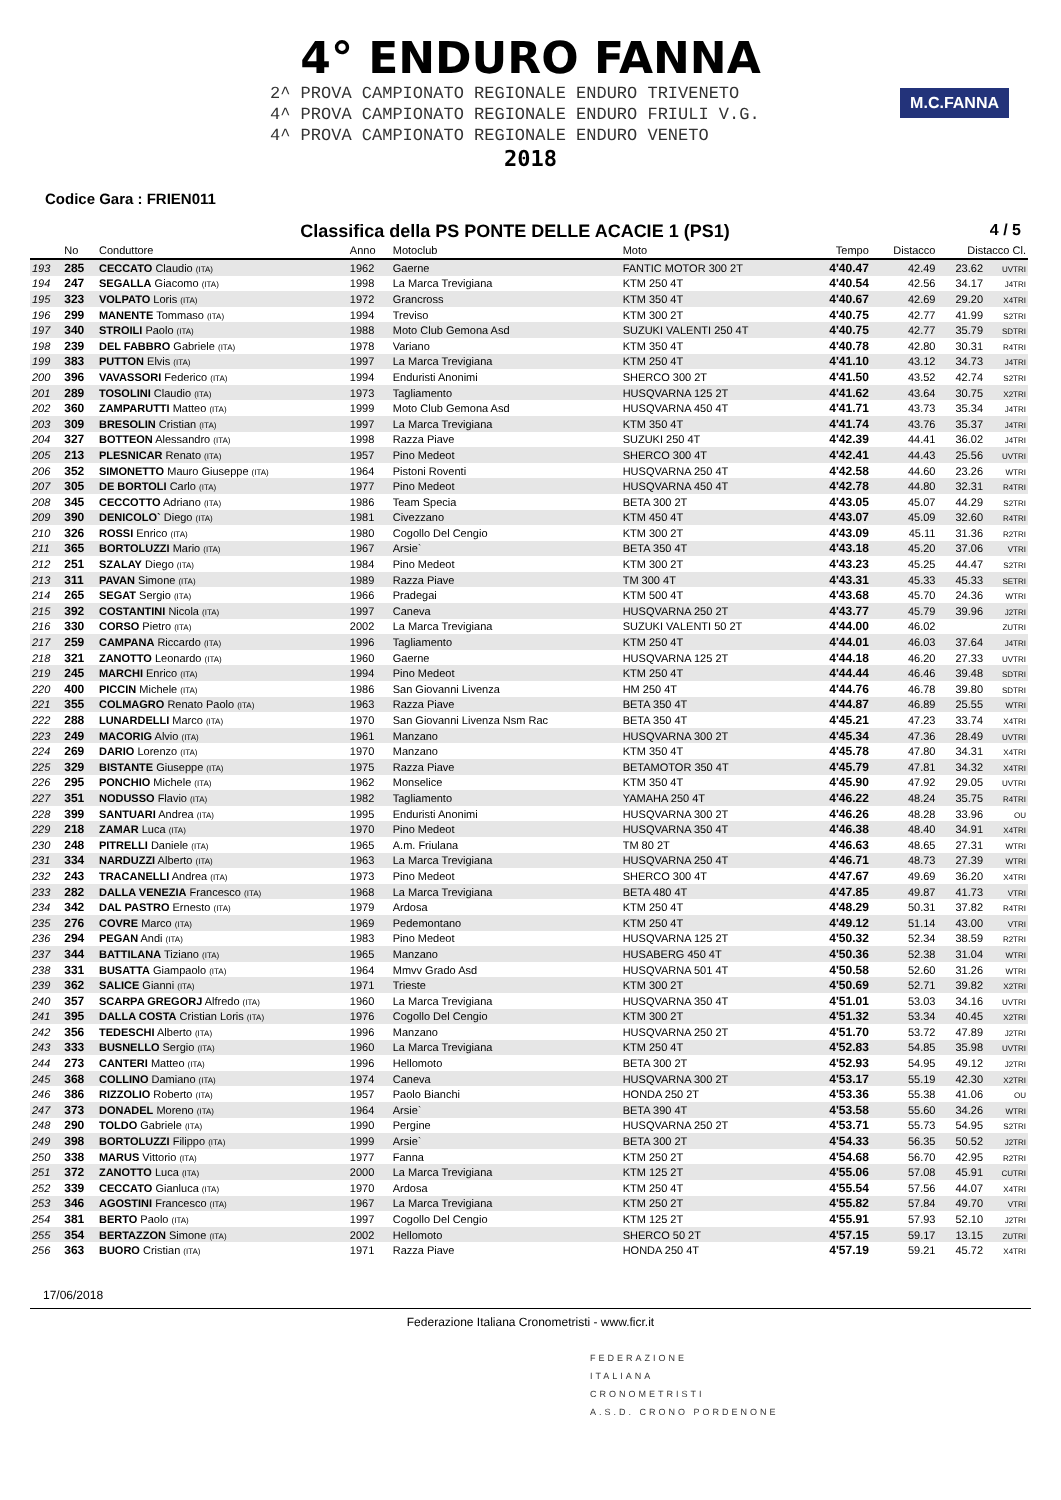4° ENDURO FANNA
2^ PROVA CAMPIONATO REGIONALE ENDURO TRIVENETO
4^ PROVA CAMPIONATO REGIONALE ENDURO FRIULI V.G.
4^ PROVA CAMPIONATO REGIONALE ENDURO VENETO
2018
M.C.FANNA
Codice Gara : FRIEN011
Classifica della PS PONTE DELLE ACACIE 1 (PS1)
4 / 5
| | No | Conduttore | Anno | Motoclub | Moto | Tempo | Distacco | Distacco Cl. | |
| --- | --- | --- | --- | --- | --- | --- | --- | --- | --- |
| 193 | 285 | CECCATO Claudio (ITA) | 1962 | Gaerne | FANTIC MOTOR 300 2T | 4'40.47 | 42.49 | 23.62 | UVTRI |
| 194 | 247 | SEGALLA Giacomo (ITA) | 1998 | La Marca Trevigiana | KTM 250 4T | 4'40.54 | 42.56 | 34.17 | J4TRI |
| 195 | 323 | VOLPATO Loris (ITA) | 1972 | Grancross | KTM 350 4T | 4'40.67 | 42.69 | 29.20 | X4TRI |
| 196 | 299 | MANENTE Tommaso (ITA) | 1994 | Treviso | KTM 300 2T | 4'40.75 | 42.77 | 41.99 | S2TRI |
| 197 | 340 | STROILI Paolo (ITA) | 1988 | Moto Club Gemona Asd | SUZUKI VALENTI 250 4T | 4'40.75 | 42.77 | 35.79 | SDTRI |
| 198 | 239 | DEL FABBRO Gabriele (ITA) | 1978 | Variano | KTM 350 4T | 4'40.78 | 42.80 | 30.31 | R4TRI |
| 199 | 383 | PUTTON Elvis (ITA) | 1997 | La Marca Trevigiana | KTM 250 4T | 4'41.10 | 43.12 | 34.73 | J4TRI |
| 200 | 396 | VAVASSORI Federico (ITA) | 1994 | Enduristi Anonimi | SHERCO 300 2T | 4'41.50 | 43.52 | 42.74 | S2TRI |
| 201 | 289 | TOSOLINI Claudio (ITA) | 1973 | Tagliamento | HUSQVARNA 125 2T | 4'41.62 | 43.64 | 30.75 | X2TRI |
| 202 | 360 | ZAMPARUTTI Matteo (ITA) | 1999 | Moto Club Gemona Asd | HUSQVARNA 450 4T | 4'41.71 | 43.73 | 35.34 | J4TRI |
| 203 | 309 | BRESOLIN Cristian (ITA) | 1997 | La Marca Trevigiana | KTM 350 4T | 4'41.74 | 43.76 | 35.37 | J4TRI |
| 204 | 327 | BOTTEON Alessandro (ITA) | 1998 | Razza Piave | SUZUKI 250 4T | 4'42.39 | 44.41 | 36.02 | J4TRI |
| 205 | 213 | PLESNICAR Renato (ITA) | 1957 | Pino Medeot | SHERCO 300 4T | 4'42.41 | 44.43 | 25.56 | UVTRI |
| 206 | 352 | SIMONETTO Mauro Giuseppe (ITA) | 1964 | Pistoni Roventi | HUSQVARNA 250 4T | 4'42.58 | 44.60 | 23.26 | WTRI |
| 207 | 305 | DE BORTOLI Carlo (ITA) | 1977 | Pino Medeot | HUSQVARNA 450 4T | 4'42.78 | 44.80 | 32.31 | R4TRI |
| 208 | 345 | CECCOTTO Adriano (ITA) | 1986 | Team Specia | BETA 300 2T | 4'43.05 | 45.07 | 44.29 | S2TRI |
| 209 | 390 | DENICOLO` Diego (ITA) | 1981 | Civezzano | KTM 450 4T | 4'43.07 | 45.09 | 32.60 | R4TRI |
| 210 | 326 | ROSSI Enrico (ITA) | 1980 | Cogollo Del Cengio | KTM 300 2T | 4'43.09 | 45.11 | 31.36 | R2TRI |
| 211 | 365 | BORTOLUZZI Mario (ITA) | 1967 | Arsie` | BETA 350 4T | 4'43.18 | 45.20 | 37.06 | VTRI |
| 212 | 251 | SZALAY Diego (ITA) | 1984 | Pino Medeot | KTM 300 2T | 4'43.23 | 45.25 | 44.47 | S2TRI |
| 213 | 311 | PAVAN Simone (ITA) | 1989 | Razza Piave | TM 300 4T | 4'43.31 | 45.33 | 45.33 | SETRI |
| 214 | 265 | SEGAT Sergio (ITA) | 1966 | Pradegai | KTM 500 4T | 4'43.68 | 45.70 | 24.36 | WTRI |
| 215 | 392 | COSTANTINI Nicola (ITA) | 1997 | Caneva | HUSQVARNA 250 2T | 4'43.77 | 45.79 | 39.96 | J2TRI |
| 216 | 330 | CORSO Pietro (ITA) | 2002 | La Marca Trevigiana | SUZUKI VALENTI 50 2T | 4'44.00 | 46.02 | | ZUTRI |
| 217 | 259 | CAMPANA Riccardo (ITA) | 1996 | Tagliamento | KTM 250 4T | 4'44.01 | 46.03 | 37.64 | J4TRI |
| 218 | 321 | ZANOTTO Leonardo (ITA) | 1960 | Gaerne | HUSQVARNA 125 2T | 4'44.18 | 46.20 | 27.33 | UVTRI |
| 219 | 245 | MARCHI Enrico (ITA) | 1994 | Pino Medeot | KTM 250 4T | 4'44.44 | 46.46 | 39.48 | SDTRI |
| 220 | 400 | PICCIN Michele (ITA) | 1986 | San Giovanni Livenza | HM 250 4T | 4'44.76 | 46.78 | 39.80 | SDTRI |
| 221 | 355 | COLMAGRO Renato Paolo (ITA) | 1963 | Razza Piave | BETA 350 4T | 4'44.87 | 46.89 | 25.55 | WTRI |
| 222 | 288 | LUNARDELLI Marco (ITA) | 1970 | San Giovanni Livenza Nsm Rac | BETA 350 4T | 4'45.21 | 47.23 | 33.74 | X4TRI |
| 223 | 249 | MACORIG Alvio (ITA) | 1961 | Manzano | HUSQVARNA 300 2T | 4'45.34 | 47.36 | 28.49 | UVTRI |
| 224 | 269 | DARIO Lorenzo (ITA) | 1970 | Manzano | KTM 350 4T | 4'45.78 | 47.80 | 34.31 | X4TRI |
| 225 | 329 | BISTANTE Giuseppe (ITA) | 1975 | Razza Piave | BETAMOTOR 350 4T | 4'45.79 | 47.81 | 34.32 | X4TRI |
| 226 | 295 | PONCHIO Michele (ITA) | 1962 | Monselice | KTM 350 4T | 4'45.90 | 47.92 | 29.05 | UVTRI |
| 227 | 351 | NODUSSO Flavio (ITA) | 1982 | Tagliamento | YAMAHA 250 4T | 4'46.22 | 48.24 | 35.75 | R4TRI |
| 228 | 399 | SANTUARI Andrea (ITA) | 1995 | Enduristi Anonimi | HUSQVARNA 300 2T | 4'46.26 | 48.28 | 33.96 | OU |
| 229 | 218 | ZAMAR Luca (ITA) | 1970 | Pino Medeot | HUSQVARNA 350 4T | 4'46.38 | 48.40 | 34.91 | X4TRI |
| 230 | 248 | PITRELLI Daniele (ITA) | 1965 | A.m. Friulana | TM 80 2T | 4'46.63 | 48.65 | 27.31 | WTRI |
| 231 | 334 | NARDUZZI Alberto (ITA) | 1963 | La Marca Trevigiana | HUSQVARNA 250 4T | 4'46.71 | 48.73 | 27.39 | WTRI |
| 232 | 243 | TRACANELLI Andrea (ITA) | 1973 | Pino Medeot | SHERCO 300 4T | 4'47.67 | 49.69 | 36.20 | X4TRI |
| 233 | 282 | DALLA VENEZIA Francesco (ITA) | 1968 | La Marca Trevigiana | BETA 480 4T | 4'47.85 | 49.87 | 41.73 | VTRI |
| 234 | 342 | DAL PASTRO Ernesto (ITA) | 1979 | Ardosa | KTM 250 4T | 4'48.29 | 50.31 | 37.82 | R4TRI |
| 235 | 276 | COVRE Marco (ITA) | 1969 | Pedemontano | KTM 250 4T | 4'49.12 | 51.14 | 43.00 | VTRI |
| 236 | 294 | PEGAN Andi (ITA) | 1983 | Pino Medeot | HUSQVARNA 125 2T | 4'50.32 | 52.34 | 38.59 | R2TRI |
| 237 | 344 | BATTILANA Tiziano (ITA) | 1965 | Manzano | HUSABERG 450 4T | 4'50.36 | 52.38 | 31.04 | WTRI |
| 238 | 331 | BUSATTA Giampaolo (ITA) | 1964 | Mmvv Grado Asd | HUSQVARNA 501 4T | 4'50.58 | 52.60 | 31.26 | WTRI |
| 239 | 362 | SALICE Gianni (ITA) | 1971 | Trieste | KTM 300 2T | 4'50.69 | 52.71 | 39.82 | X2TRI |
| 240 | 357 | SCARPA GREGORJ Alfredo (ITA) | 1960 | La Marca Trevigiana | HUSQVARNA 350 4T | 4'51.01 | 53.03 | 34.16 | UVTRI |
| 241 | 395 | DALLA COSTA Cristian Loris (ITA) | 1976 | Cogollo Del Cengio | KTM 300 2T | 4'51.32 | 53.34 | 40.45 | X2TRI |
| 242 | 356 | TEDESCHI Alberto (ITA) | 1996 | Manzano | HUSQVARNA 250 2T | 4'51.70 | 53.72 | 47.89 | J2TRI |
| 243 | 333 | BUSNELLO Sergio (ITA) | 1960 | La Marca Trevigiana | KTM 250 4T | 4'52.83 | 54.85 | 35.98 | UVTRI |
| 244 | 273 | CANTERI Matteo (ITA) | 1996 | Hellomoto | BETA 300 2T | 4'52.93 | 54.95 | 49.12 | J2TRI |
| 245 | 368 | COLLINO Damiano (ITA) | 1974 | Caneva | HUSQVARNA 300 2T | 4'53.17 | 55.19 | 42.30 | X2TRI |
| 246 | 386 | RIZZOLIO Roberto (ITA) | 1957 | Paolo Bianchi | HONDA 250 2T | 4'53.36 | 55.38 | 41.06 | OU |
| 247 | 373 | DONADEL Moreno (ITA) | 1964 | Arsie` | BETA 390 4T | 4'53.58 | 55.60 | 34.26 | WTRI |
| 248 | 290 | TOLDO Gabriele (ITA) | 1990 | Pergine | HUSQVARNA 250 2T | 4'53.71 | 55.73 | 54.95 | S2TRI |
| 249 | 398 | BORTOLUZZI Filippo (ITA) | 1999 | Arsie` | BETA 300 2T | 4'54.33 | 56.35 | 50.52 | J2TRI |
| 250 | 338 | MARUS Vittorio (ITA) | 1977 | Fanna | KTM 250 2T | 4'54.68 | 56.70 | 42.95 | R2TRI |
| 251 | 372 | ZANOTTO Luca (ITA) | 2000 | La Marca Trevigiana | KTM 125 2T | 4'55.06 | 57.08 | 45.91 | CUTRI |
| 252 | 339 | CECCATO Gianluca (ITA) | 1970 | Ardosa | KTM 250 4T | 4'55.54 | 57.56 | 44.07 | X4TRI |
| 253 | 346 | AGOSTINI Francesco (ITA) | 1967 | La Marca Trevigiana | KTM 250 2T | 4'55.82 | 57.84 | 49.70 | VTRI |
| 254 | 381 | BERTO Paolo (ITA) | 1997 | Cogollo Del Cengio | KTM 125 2T | 4'55.91 | 57.93 | 52.10 | J2TRI |
| 255 | 354 | BERTAZZON Simone (ITA) | 2002 | Hellomoto | SHERCO 50 2T | 4'57.15 | 59.17 | 13.15 | ZUTRI |
| 256 | 363 | BUORO Cristian (ITA) | 1971 | Razza Piave | HONDA 250 4T | 4'57.19 | 59.21 | 45.72 | X4TRI |
17/06/2018
Federazione Italiana Cronometristi - www.ficr.it
FEDERAZIONE
ITALIANA
CRONOMETRISTI
A.S.D. CRONO PORDENONE